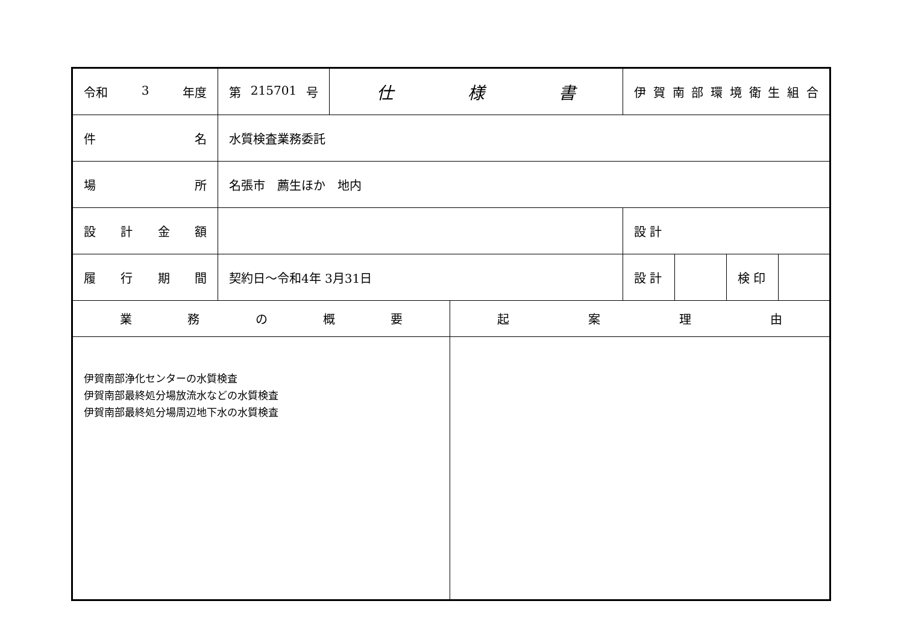| 令和 3 年度 | 第 215701 号 | 仕 様 書 | | 伊 賀 南 部 環 境 衛 生 組 合 | | | |
| 件 名 | 水質検査業務委託 | | | | | | |
| 場 所 | 名張市 薦生ほか 地内 | | | | | | |
| 設 計 金 額 | | | | 設 計 | | | |
| 履 行 期 間 | 契約日～令和4年 3月31日 | | | 設 計 | | 検 印 | |
| 業 務 の 概 要 | | | 起 案 理 由 | | | | |
| 伊賀南部浄化センターの水質検査 伊賀南部最終処分場放流水などの水質検査 伊賀南部最終処分場周辺地下水の水質検査 | | | | | | | |